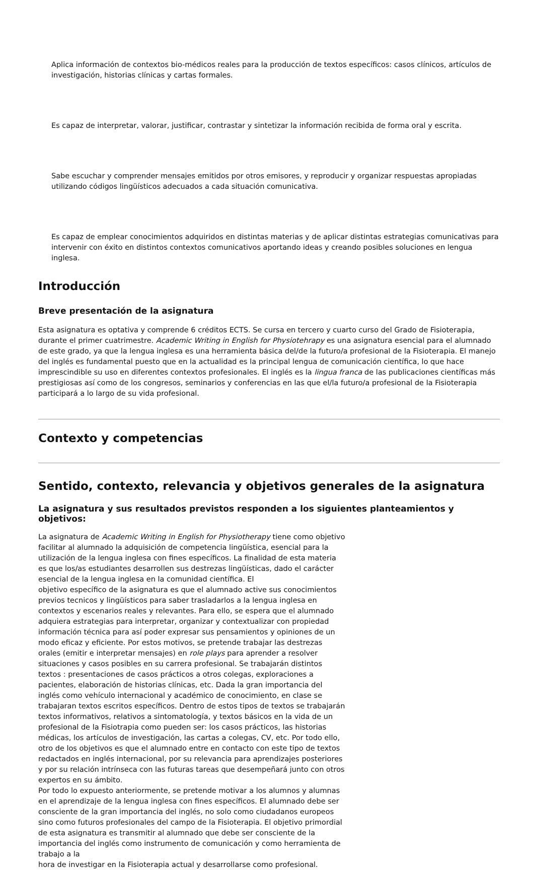Aplica información de contextos bio-médicos reales para la producción de textos específicos: casos clínicos, artículos de investigación, historias clínicas y cartas formales.
Es capaz de interpretar, valorar, justificar, contrastar y sintetizar la información recibida de forma oral y escrita.
Sabe escuchar y comprender mensajes emitidos por otros emisores, y reproducir y organizar respuestas apropiadas utilizando códigos lingüísticos adecuados a cada situación comunicativa.
Es capaz de emplear conocimientos adquiridos en distintas materias y de aplicar distintas estrategias comunicativas para intervenir con éxito en distintos contextos comunicativos aportando ideas y creando posibles soluciones en lengua inglesa.
Introducción
Breve presentación de la asignatura
Esta asignatura es optativa y comprende 6 créditos ECTS. Se cursa en tercero y cuarto curso del Grado de Fisioterapia, durante el primer cuatrimestre. Academic Writing in English for Physiotehrapy es una asignatura esencial para el alumnado de este grado, ya que la lengua inglesa es una herramienta básica del/de la futuro/a profesional de la Fisioterapia. El manejo del inglés es fundamental puesto que en la actualidad es la principal lengua de comunicación científica, lo que hace imprescindible su uso en diferentes contextos profesionales. El inglés es la lingua franca de las publicaciones científicas más prestigiosas así como de los congresos, seminarios y conferencias en las que el/la futuro/a profesional de la Fisioterapia participará a lo largo de su vida profesional.
Contexto y competencias
Sentido, contexto, relevancia y objetivos generales de la asignatura
La asignatura y sus resultados previstos responden a los siguientes planteamientos y objetivos:
La asignatura de Academic Writing in English for Physiotherapy tiene como objetivo facilitar al alumnado la adquisición de competencia lingüística, esencial para la utilización de la lengua inglesa con fines específicos. La finalidad de esta materia es que los/as estudiantes desarrollen sus destrezas lingüísticas, dado el carácter esencial de la lengua inglesa en la comunidad científica. El
objetivo específico de la asignatura es que el alumnado active sus conocimientos previos tecnicos y lingüísticos para saber trasladarlos a la lengua inglesa en contextos y escenarios reales y relevantes. Para ello, se espera que el alumnado adquiera estrategias para interpretar, organizar y contextualizar con propiedad información técnica para así poder expresar sus pensamientos y opiniones de un modo eficaz y eficiente. Por estos motivos, se pretende trabajar las destrezas orales (emitir e interpretar mensajes) en role plays para aprender a resolver situaciones y casos posibles en su carrera profesional. Se trabajarán distintos textos : presentaciones de casos prácticos a otros colegas, exploraciones a pacientes, elaboración de historias clínicas, etc. Dada la gran importancia del inglés como vehículo internacional y académico de conocimiento, en clase se trabajaran textos escritos específicos. Dentro de estos tipos de textos se trabajarán textos informativos, relativos a sintomatología, y textos básicos en la vida de un profesional de la Fisiotrapia como pueden ser: los casos prácticos, las historias médicas, los artículos de investigación, las cartas a colegas, CV, etc. Por todo ello, otro de los objetivos es que el alumnado entre en contacto con este tipo de textos redactados en inglés internacional, por su relevancia para aprendizajes posteriores y por su relación intrínseca con las futuras tareas que desempeñará junto con otros expertos en su ámbito.
Por todo lo expuesto anteriormente, se pretende motivar a los alumnos y alumnas en el aprendizaje de la lengua inglesa con fines específicos. El alumnado debe ser consciente de la gran importancia del inglés, no solo como ciudadanos europeos sino como futuros profesionales del campo de la Fisioterapia. El objetivo primordial de esta asignatura es transmitir al alumnado que debe ser consciente de la importancia del inglés como instrumento de comunicación y como herramienta de trabajo a la
hora de investigar en la Fisioterapia actual y desarrollarse como profesional.